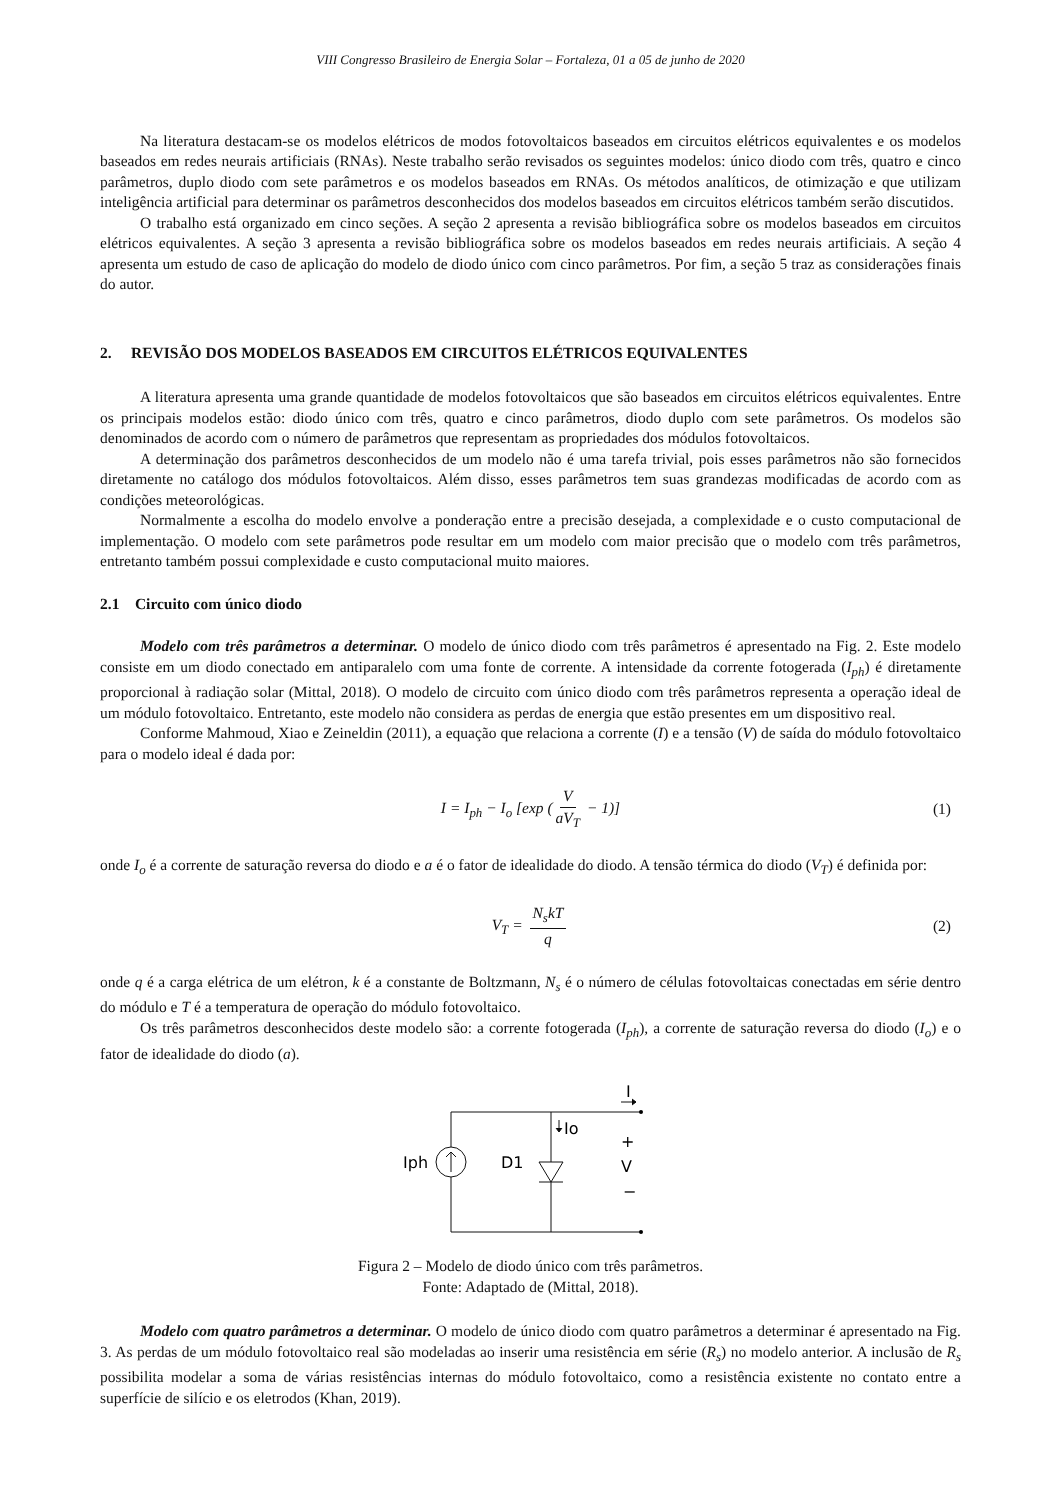VIII Congresso Brasileiro de Energia Solar – Fortaleza, 01 a 05 de junho de 2020
Na literatura destacam-se os modelos elétricos de modos fotovoltaicos baseados em circuitos elétricos equivalentes e os modelos baseados em redes neurais artificiais (RNAs). Neste trabalho serão revisados os seguintes modelos: único diodo com três, quatro e cinco parâmetros, duplo diodo com sete parâmetros e os modelos baseados em RNAs. Os métodos analíticos, de otimização e que utilizam inteligência artificial para determinar os parâmetros desconhecidos dos modelos baseados em circuitos elétricos também serão discutidos.
O trabalho está organizado em cinco seções. A seção 2 apresenta a revisão bibliográfica sobre os modelos baseados em circuitos elétricos equivalentes. A seção 3 apresenta a revisão bibliográfica sobre os modelos baseados em redes neurais artificiais. A seção 4 apresenta um estudo de caso de aplicação do modelo de diodo único com cinco parâmetros. Por fim, a seção 5 traz as considerações finais do autor.
2. REVISÃO DOS MODELOS BASEADOS EM CIRCUITOS ELÉTRICOS EQUIVALENTES
A literatura apresenta uma grande quantidade de modelos fotovoltaicos que são baseados em circuitos elétricos equivalentes. Entre os principais modelos estão: diodo único com três, quatro e cinco parâmetros, diodo duplo com sete parâmetros. Os modelos são denominados de acordo com o número de parâmetros que representam as propriedades dos módulos fotovoltaicos.
A determinação dos parâmetros desconhecidos de um modelo não é uma tarefa trivial, pois esses parâmetros não são fornecidos diretamente no catálogo dos módulos fotovoltaicos. Além disso, esses parâmetros tem suas grandezas modificadas de acordo com as condições meteorológicas.
Normalmente a escolha do modelo envolve a ponderação entre a precisão desejada, a complexidade e o custo computacional de implementação. O modelo com sete parâmetros pode resultar em um modelo com maior precisão que o modelo com três parâmetros, entretanto também possui complexidade e custo computacional muito maiores.
2.1 Circuito com único diodo
Modelo com três parâmetros a determinar. O modelo de único diodo com três parâmetros é apresentado na Fig. 2. Este modelo consiste em um diodo conectado em antiparalelo com uma fonte de corrente. A intensidade da corrente fotogerada (I<sub>ph</sub>) é diretamente proporcional à radiação solar (Mittal, 2018). O modelo de circuito com único diodo com três parâmetros representa a operação ideal de um módulo fotovoltaico. Entretanto, este modelo não considera as perdas de energia que estão presentes em um dispositivo real.
Conforme Mahmoud, Xiao e Zeineldin (2011), a equação que relaciona a corrente (I) e a tensão (V) de saída do módulo fotovoltaico para o modelo ideal é dada por:
I = I<sub>ph</sub> − I<sub>o</sub> [exp (V aV<sub>T</sub> − 1)] (1)
onde I<sub>o</sub> é a corrente de saturação reversa do diodo e a é o fator de idealidade do diodo. A tensão térmica do diodo (V<sub>T</sub>) é definida por:
V<sub>T</sub> = N<sub>s</sub>kT q (2)
onde q é a carga elétrica de um elétron, k é a constante de Boltzmann, N<sub>s</sub> é o número de células fotovoltaicas conectadas em série dentro do módulo e T é a temperatura de operação do módulo fotovoltaico.
Os três parâmetros desconhecidos deste modelo são: a corrente fotogerada (I<sub>ph</sub>), a corrente de saturação reversa do diodo (I<sub>o</sub>) e o fator de idealidade do diodo (a).
I
Io
Iph
D1
+
V
−
Figura 2 – Modelo de diodo único com três parâmetros.
Fonte: Adaptado de (Mittal, 2018).
Modelo com quatro parâmetros a determinar. O modelo de único diodo com quatro parâmetros a determinar é apresentado na Fig. 3. As perdas de um módulo fotovoltaico real são modeladas ao inserir uma resistência em série (R<sub>s</sub>) no modelo anterior. A inclusão de R<sub>s</sub> possibilita modelar a soma de várias resistências internas do módulo fotovoltaico, como a resistência existente no contato entre a superfície de silício e os eletrodos (Khan, 2019).